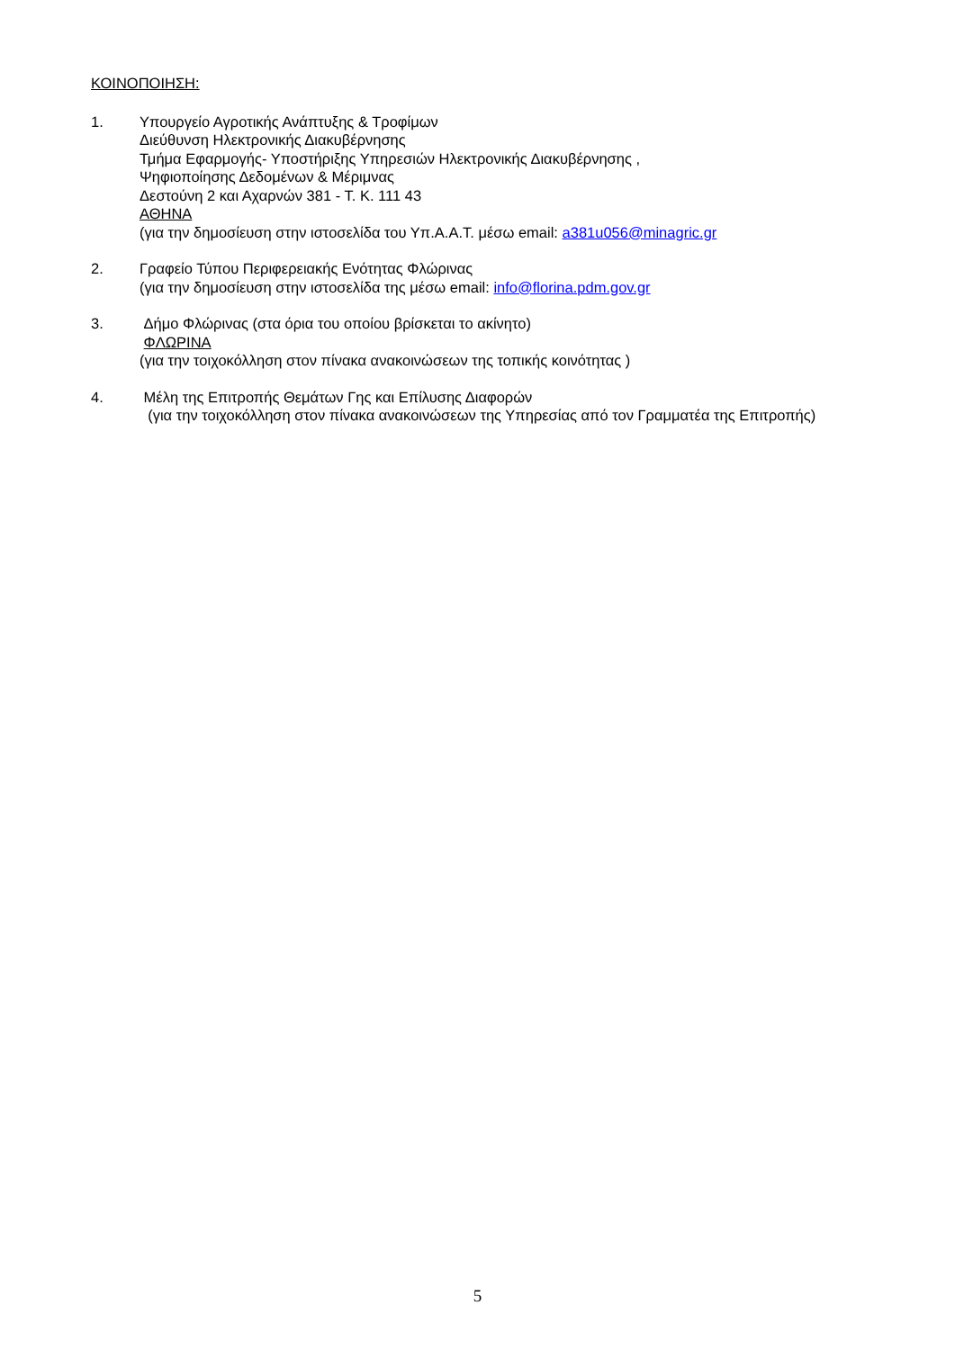ΚΟΙΝΟΠΟΙΗΣΗ:
1. Υπουργείο Αγροτικής Ανάπτυξης & Τροφίμων
Διεύθυνση Ηλεκτρονικής Διακυβέρνησης
Τμήμα Εφαρμογής- Υποστήριξης Υπηρεσιών Ηλεκτρονικής Διακυβέρνησης ,
Ψηφιοποίησης Δεδομένων & Μέριμνας
Δεστούνη 2 και Αχαρνών 381 - Τ. Κ. 111 43
ΑΘΗΝΑ
(για την δημοσίευση στην ιστοσελίδα του Υπ.Α.Α.Τ. μέσω email: a381u056@minagric.gr
2. Γραφείο Τύπου Περιφερειακής Ενότητας Φλώρινας
(για την δημοσίευση στην ιστοσελίδα της μέσω email: info@florina.pdm.gov.gr
3. Δήμο Φλώρινας (στα όρια του οποίου βρίσκεται το ακίνητο)
ΦΛΩΡΙΝΑ
(για την τοιχοκόλληση στον πίνακα ανακοινώσεων της τοπικής κοινότητας )
4. Μέλη της Επιτροπής Θεμάτων Γης και Επίλυσης Διαφορών
(για την τοιχοκόλληση στον πίνακα ανακοινώσεων της Υπηρεσίας από τον Γραμματέα της Επιτροπής)
5